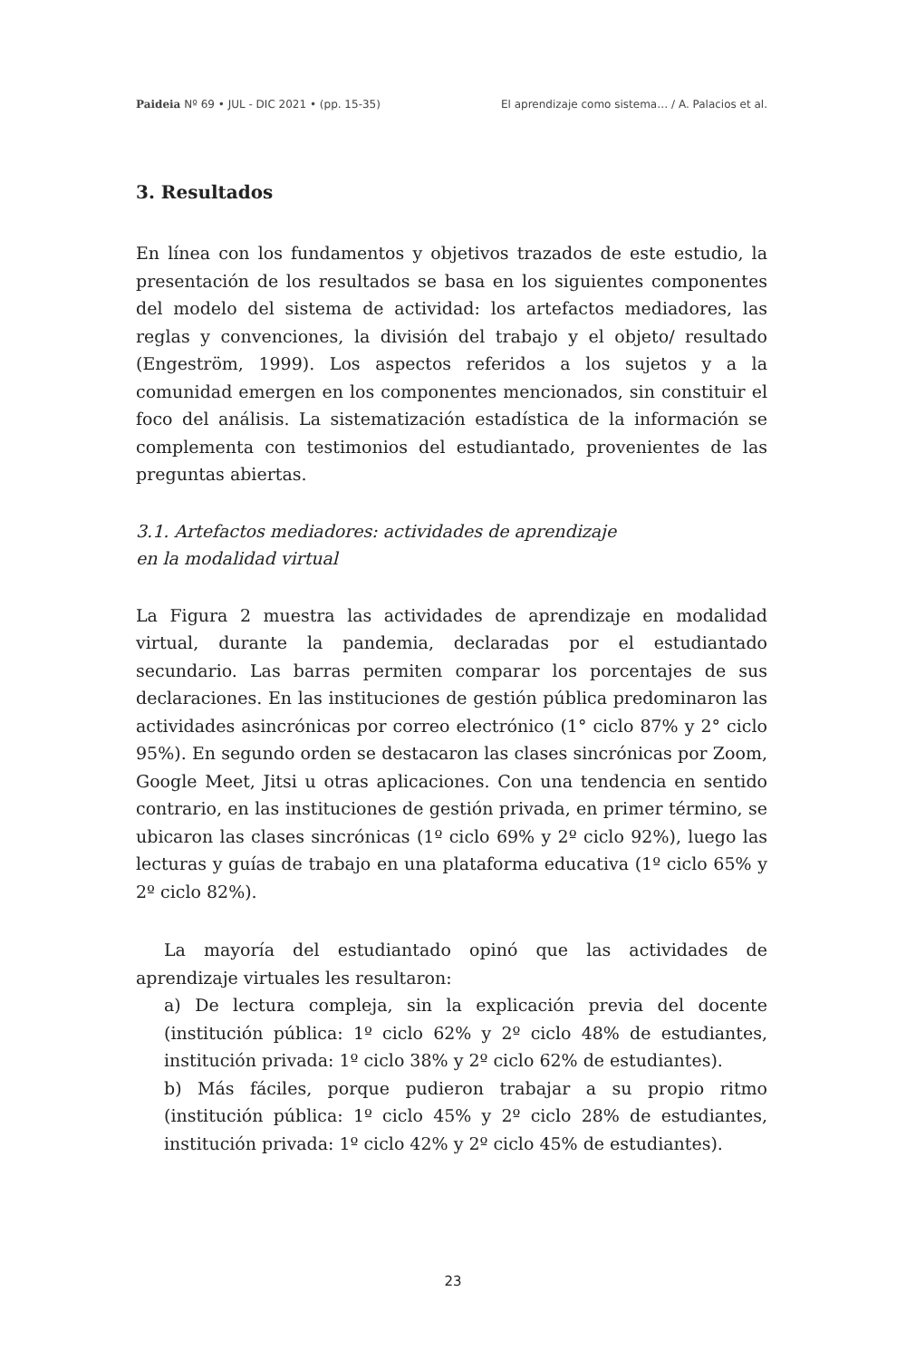Paideia Nº 69 • JUL - DIC 2021 • (pp. 15-35) El aprendizaje como sistema… / A. Palacios et al.
3. Resultados
En línea con los fundamentos y objetivos trazados de este estudio, la presentación de los resultados se basa en los siguientes componentes del modelo del sistema de actividad: los artefactos mediadores, las reglas y convenciones, la división del trabajo y el objeto/ resultado (Engeström, 1999). Los aspectos referidos a los sujetos y a la comunidad emergen en los componentes mencionados, sin constituir el foco del análisis. La sistematización estadística de la información se complementa con testimonios del estudiantado, provenientes de las preguntas abiertas.
3.1. Artefactos mediadores: actividades de aprendizaje
en la modalidad virtual
La Figura 2 muestra las actividades de aprendizaje en modalidad virtual, durante la pandemia, declaradas por el estudiantado secundario. Las barras permiten comparar los porcentajes de sus declaraciones. En las instituciones de gestión pública predominaron las actividades asincrónicas por correo electrónico (1° ciclo 87% y 2° ciclo 95%). En segundo orden se destacaron las clases sincrónicas por Zoom, Google Meet, Jitsi u otras aplicaciones. Con una tendencia en sentido contrario, en las instituciones de gestión privada, en primer término, se ubicaron las clases sincrónicas (1º ciclo 69% y 2º ciclo 92%), luego las lecturas y guías de trabajo en una plataforma educativa (1º ciclo 65% y 2º ciclo 82%).
La mayoría del estudiantado opinó que las actividades de aprendizaje virtuales les resultaron:
a) De lectura compleja, sin la explicación previa del docente (institución pública: 1º ciclo 62% y 2º ciclo 48% de estudiantes, institución privada: 1º ciclo 38% y 2º ciclo 62% de estudiantes).
b) Más fáciles, porque pudieron trabajar a su propio ritmo (institución pública: 1º ciclo 45% y 2º ciclo 28% de estudiantes, institución privada: 1º ciclo 42% y 2º ciclo 45% de estudiantes).
23